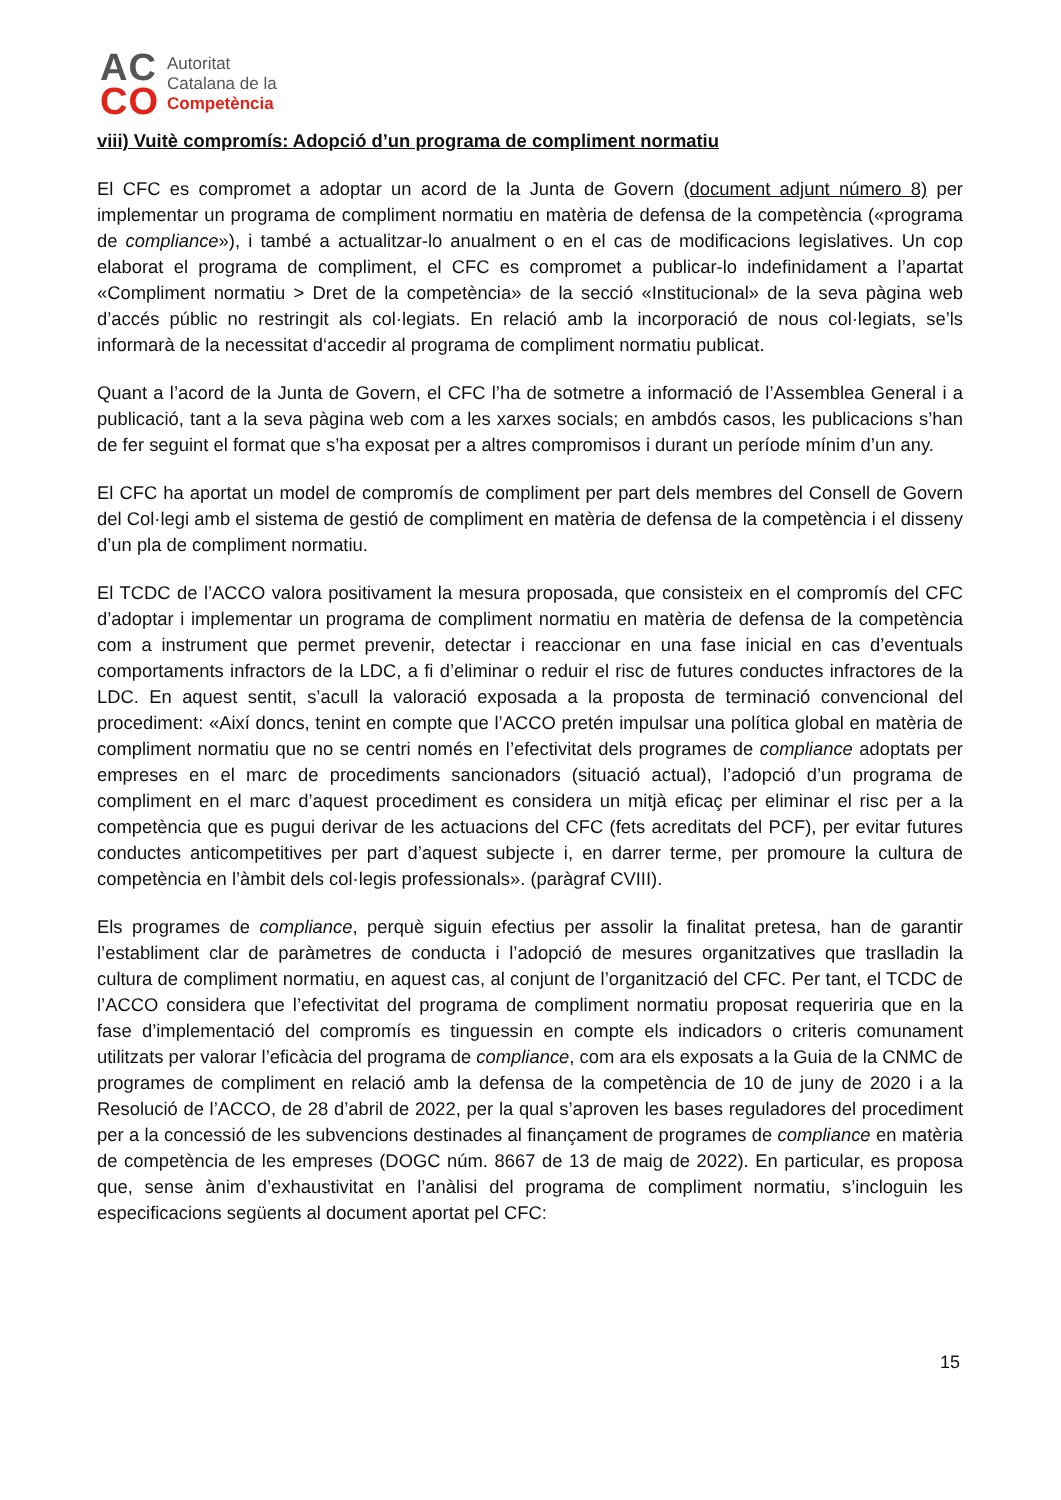AC
CO
Autoritat
Catalana de la
Competència
viii) Vuitè compromís: Adopció d’un programa de compliment normatiu
El CFC es compromet a adoptar un acord de la Junta de Govern (document adjunt número 8) per implementar un programa de compliment normatiu en matèria de defensa de la competència («programa de compliance»), i també a actualitzar-lo anualment o en el cas de modificacions legislatives. Un cop elaborat el programa de compliment, el CFC es compromet a publicar-lo indefinidament a l’apartat «Compliment normatiu > Dret de la competència» de la secció «Institucional» de la seva pàgina web d’accés públic no restringit als col·legiats. En relació amb la incorporació de nous col·legiats, se’ls informarà de la necessitat d‘accedir al programa de compliment normatiu publicat.
Quant a l’acord de la Junta de Govern, el CFC l’ha de sotmetre a informació de l’Assemblea General i a publicació, tant a la seva pàgina web com a les xarxes socials; en ambdós casos, les publicacions s’han de fer seguint el format que s’ha exposat per a altres compromisos i durant un període mínim d’un any.
El CFC ha aportat un model de compromís de compliment per part dels membres del Consell de Govern del Col·legi amb el sistema de gestió de compliment en matèria de defensa de la competència i el disseny d’un pla de compliment normatiu.
El TCDC de l’ACCO valora positivament la mesura proposada, que consisteix en el compromís del CFC d’adoptar i implementar un programa de compliment normatiu en matèria de defensa de la competència com a instrument que permet prevenir, detectar i reaccionar en una fase inicial en cas d’eventuals comportaments infractors de la LDC, a fi d’eliminar o reduir el risc de futures conductes infractores de la LDC. En aquest sentit, s’acull la valoració exposada a la proposta de terminació convencional del procediment: «Així doncs, tenint en compte que l’ACCO pretén impulsar una política global en matèria de compliment normatiu que no se centri només en l’efectivitat dels programes de compliance adoptats per empreses en el marc de procediments sancionadors (situació actual), l’adopció d’un programa de compliment en el marc d’aquest procediment es considera un mitjà eficaç per eliminar el risc per a la competència que es pugui derivar de les actuacions del CFC (fets acreditats del PCF), per evitar futures conductes anticompetitives per part d’aquest subjecte i, en darrer terme, per promoure la cultura de competència en l’àmbit dels col·legis professionals». (paràgraf CVIII).
Els programes de compliance, perquè siguin efectius per assolir la finalitat pretesa, han de garantir l’establiment clar de paràmetres de conducta i l’adopció de mesures organitzatives que traslladin la cultura de compliment normatiu, en aquest cas, al conjunt de l’organització del CFC. Per tant, el TCDC de l’ACCO considera que l’efectivitat del programa de compliment normatiu proposat requeriria que en la fase d’implementació del compromís es tinguessin en compte els indicadors o criteris comunament utilitzats per valorar l’eficàcia del programa de compliance, com ara els exposats a la Guia de la CNMC de programes de compliment en relació amb la defensa de la competència de 10 de juny de 2020 i a la Resolució de l’ACCO, de 28 d’abril de 2022, per la qual s’aproven les bases reguladores del procediment per a la concessió de les subvencions destinades al finançament de programes de compliance en matèria de competència de les empreses (DOGC núm. 8667 de 13 de maig de 2022). En particular, es proposa que, sense ànim d’exhaustivitat en l’anàlisi del programa de compliment normatiu, s’incloguin les especificacions següents al document aportat pel CFC:
15